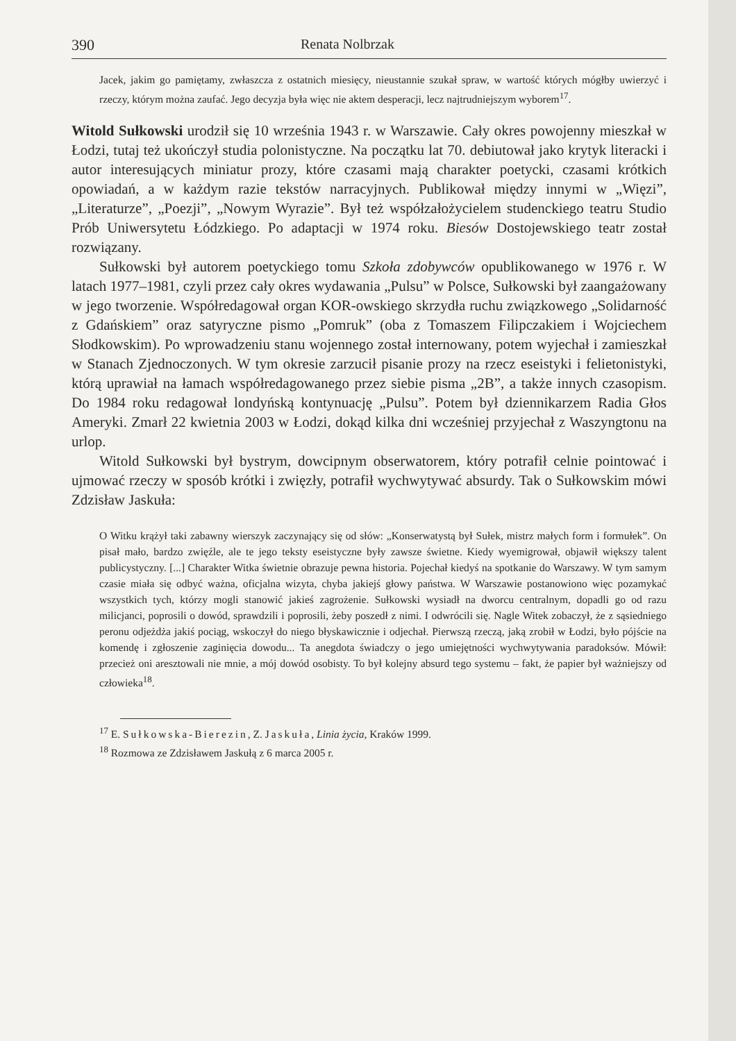390 Renata Nolbrzak
Jacek, jakim go pamiętamy, zwłaszcza z ostatnich miesięcy, nieustannie szukał spraw, w wartość których mógłby uwierzyć i rzeczy, którym można zaufać. Jego decyzja była więc nie aktem desperacji, lecz najtrudniejszym wyborem<sup>17</sup>.
Witold Sułkowski urodził się 10 września 1943 r. w Warszawie. Cały okres powojenny mieszkał w Łodzi, tutaj też ukończył studia polonistyczne. Na początku lat 70. debiutował jako krytyk literacki i autor interesujących miniatur prozy, które czasami mają charakter poetycki, czasami krótkich opowiadań, a w każdym razie tekstów narracyjnych. Publikował między innymi w „Więzi”, „Literaturze”, „Poezji”, „Nowym Wyrazie”. Był też współzałożycielem studenckiego teatru Studio Prób Uniwersytetu Łódzkiego. Po adaptacji w 1974 roku. Biesów Dostojewskiego teatr został rozwiązany.
Sułkowski był autorem poetyckiego tomu Szkoła zdobywców opublikowanego w 1976 r. W latach 1977–1981, czyli przez cały okres wydawania „Pulsu” w Polsce, Sułkowski był zaangażowany w jego tworzenie. Współredagował organ KOR-owskiego skrzydła ruchu związkowego „Solidarność z Gdańskiem” oraz satyryczne pismo „Pomruk” (oba z Tomaszem Filipczakiem i Wojciechem Słodkowskim). Po wprowadzeniu stanu wojennego został internowany, potem wyjechał i zamieszkał w Stanach Zjednoczonych. W tym okresie zarzucił pisanie prozy na rzecz eseistyki i felietonistyki, którą uprawiał na łamach współredagowanego przez siebie pisma „2B”, a także innych czasopism. Do 1984 roku redagował londyńską kontynuację „Pulsu”. Potem był dziennikarzem Radia Głos Ameryki. Zmarł 22 kwietnia 2003 w Łodzi, dokąd kilka dni wcześniej przyjechał z Waszyngtonu na urlop.
Witold Sułkowski był bystrym, dowcipnym obserwatorem, który potrafił celnie pointować i ujmować rzeczy w sposób krótki i zwięzły, potrafił wychwytywać absurdy. Tak o Sułkowskim mówi Zdzisław Jaskuła:
O Witku krążył taki zabawny wierszyk zaczynający się od słów: „Konserwatystą był Sułek, mistrz małych form i formułek”. On pisał mało, bardzo zwięźle, ale te jego teksty eseistyczne były zawsze świetne. Kiedy wyemigrował, objawił większy talent publicystyczny. [...] Charakter Witka świetnie obrazuje pewna historia. Pojechał kiedyś na spotkanie do Warszawy. W tym samym czasie miała się odbyć ważna, oficjalna wizyta, chyba jakiejś głowy państwa. W Warszawie postanowiono więc pozamykać wszystkich tych, którzy mogli stanowić jakieś zagrożenie. Sułkowski wysiadł na dworcu centralnym, dopadli go od razu milicjanci, poprosili o dowód, sprawdzili i poprosili, żeby poszedł z nimi. I odwrócili się. Nagle Witek zobaczył, że z sąsiedniego peronu odjeżdża jakiś pociąg, wskoczył do niego błyskawicznie i odjechał. Pierwszą rzeczą, jaką zrobił w Łodzi, było pójście na komendę i zgłoszenie zaginięcia dowodu... Ta anegdota świadczy o jego umiejętności wychwytywania paradoksów. Mówił: przecież oni aresztowali nie mnie, a mój dowód osobisty. To był kolejny absurd tego systemu – fakt, że papier był ważniejszy od człowieka<sup>18</sup>.
<sup>17</sup> E. Sułkowska-Bierezin, Z. Jaskuła, Linia życia, Kraków 1999.
<sup>18</sup> Rozmowa ze Zdzisławem Jaskułą z 6 marca 2005 r.